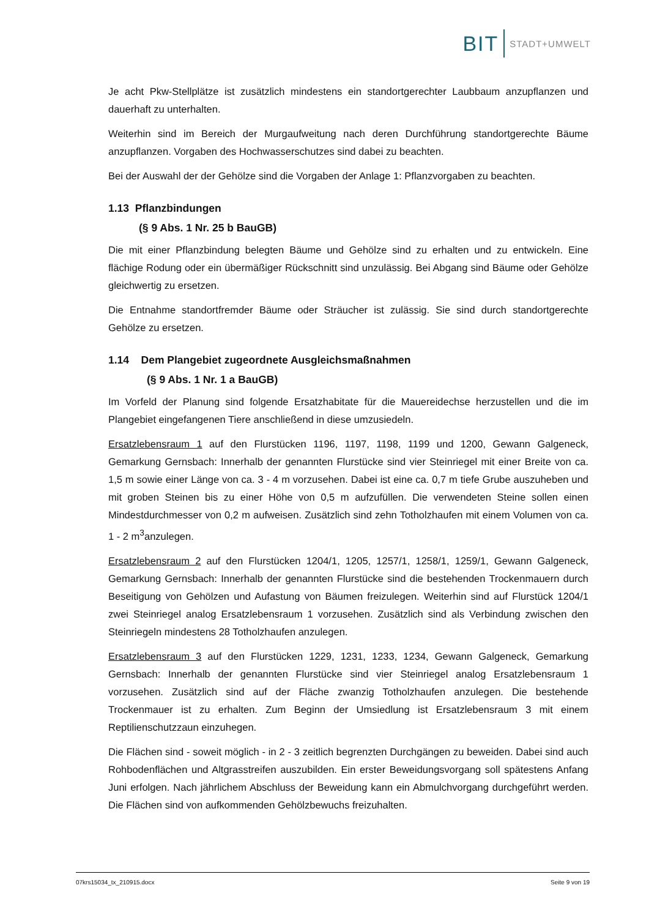BIT STADT+UMWELT
Je acht Pkw-Stellplätze ist zusätzlich mindestens ein standortgerechter Laubbaum anzupflanzen und dauerhaft zu unterhalten.
Weiterhin sind im Bereich der Murgaufweitung nach deren Durchführung standortgerechte Bäume anzupflanzen. Vorgaben des Hochwasserschutzes sind dabei zu beachten.
Bei der Auswahl der der Gehölze sind die Vorgaben der Anlage 1: Pflanzvorgaben zu beachten.
1.13 Pflanzbindungen
(§ 9 Abs. 1 Nr. 25 b BauGB)
Die mit einer Pflanzbindung belegten Bäume und Gehölze sind zu erhalten und zu entwickeln. Eine flächige Rodung oder ein übermäßiger Rückschnitt sind unzulässig. Bei Abgang sind Bäume oder Gehölze gleichwertig zu ersetzen.
Die Entnahme standortfremder Bäume oder Sträucher ist zulässig. Sie sind durch standortgerechte Gehölze zu ersetzen.
1.14 Dem Plangebiet zugeordnete Ausgleichsmaßnahmen
(§ 9 Abs. 1 Nr. 1 a BauGB)
Im Vorfeld der Planung sind folgende Ersatzhabitate für die Mauereidechse herzustellen und die im Plangebiet eingefangenen Tiere anschließend in diese umzusiedeln.
Ersatzlebensraum 1 auf den Flurstücken 1196, 1197, 1198, 1199 und 1200, Gewann Galgeneck, Gemarkung Gernsbach: Innerhalb der genannten Flurstücke sind vier Steinriegel mit einer Breite von ca. 1,5 m sowie einer Länge von ca. 3 - 4 m vorzusehen. Dabei ist eine ca. 0,7 m tiefe Grube auszuheben und mit groben Steinen bis zu einer Höhe von 0,5 m aufzufüllen. Die verwendeten Steine sollen einen Mindestdurchmesser von 0,2 m aufweisen. Zusätzlich sind zehn Totholzhaufen mit einem Volumen von ca. 1 - 2 m<sup>3</sup>anzulegen.
Ersatzlebensraum 2 auf den Flurstücken 1204/1, 1205, 1257/1, 1258/1, 1259/1, Gewann Galgeneck, Gemarkung Gernsbach: Innerhalb der genannten Flurstücke sind die bestehenden Trockenmauern durch Beseitigung von Gehölzen und Aufastung von Bäumen freizulegen. Weiterhin sind auf Flurstück 1204/1 zwei Steinriegel analog Ersatzlebensraum 1 vorzusehen. Zusätzlich sind als Verbindung zwischen den Steinriegeln mindestens 28 Totholzhaufen anzulegen.
Ersatzlebensraum 3 auf den Flurstücken 1229, 1231, 1233, 1234, Gewann Galgeneck, Gemarkung Gernsbach: Innerhalb der genannten Flurstücke sind vier Steinriegel analog Ersatzlebensraum 1 vorzusehen. Zusätzlich sind auf der Fläche zwanzig Totholzhaufen anzulegen. Die bestehende Trockenmauer ist zu erhalten. Zum Beginn der Umsiedlung ist Ersatzlebensraum 3 mit einem Reptilienschutzzaun einzuhegen.
Die Flächen sind - soweit möglich - in 2 - 3 zeitlich begrenzten Durchgängen zu beweiden. Dabei sind auch Rohbodenflächen und Altgrasstreifen auszubilden. Ein erster Beweidungsvorgang soll spätestens Anfang Juni erfolgen. Nach jährlichem Abschluss der Beweidung kann ein Abmulchvorgang durchgeführt werden. Die Flächen sind von aufkommenden Gehölzbewuchs freizuhalten.
07krs15034_tx_210915.docx Seite 9 von 19